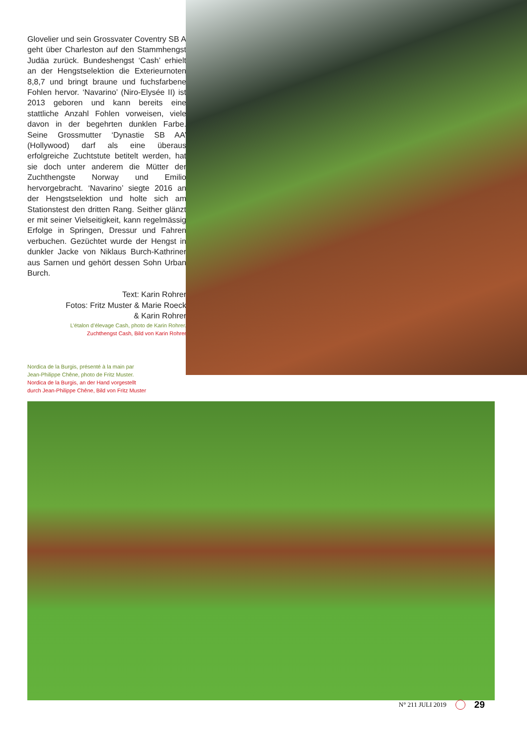Glovelier und sein Grossvater Coventry SB A geht über Charleston auf den Stammhengst Judäa zurück. Bundeshengst ‘Cash’ erhielt an der Hengstselektion die Exterieurnoten 8,8,7 und bringt braune und fuchsfarbene Fohlen hervor. ‘Navarino’ (Niro-Elysée II) ist 2013 geboren und kann bereits eine stattliche Anzahl Fohlen vorweisen, viele davon in der begehrten dunklen Farbe. Seine Grossmutter ‘Dynastie SB AA’ (Hollywood) darf als eine überaus erfolgreiche Zuchtstute betitelt werden, hat sie doch unter anderem die Mütter der Zuchthengste Norway und Emilio hervorgebracht. ‘Navarino’ siegte 2016 an der Hengstselektion und holte sich am Stationstest den dritten Rang. Seither glänzt er mit seiner Vielseitigkeit, kann regelmässig Erfolge in Springen, Dressur und Fahren verbuchen. Gezüchtet wurde der Hengst in dunkler Jacke von Niklaus Burch-Kathriner aus Sarnen und gehört dessen Sohn Urban Burch.
Text: Karin Rohrer
Fotos: Fritz Muster & Marie Roeck
& Karin Rohrer
L’étalon d’élevage Cash, photo de Karin Rohrer.
Zuchthengst Cash, Bild von Karin Rohrer
Nordica de la Burgis, présenté à la main par
Jean-Philippe Chêne, photo de Fritz Muster.
Nordica de la Burgis, an der Hand vorgestellt
durch Jean-Philippe Chêne, Bild von Fritz Muster
N° 211 JULI 2019 29